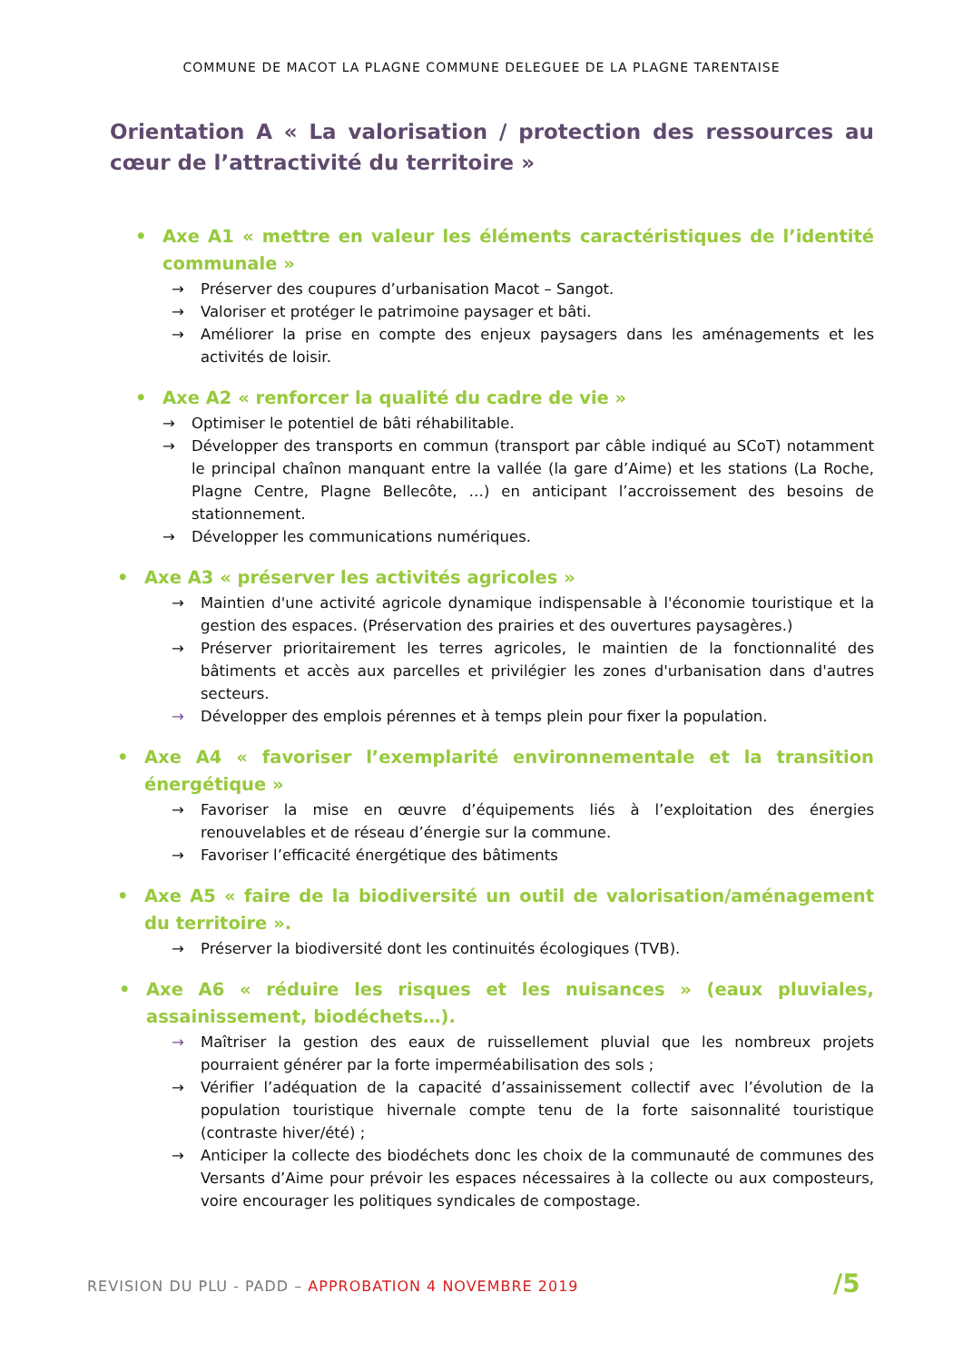COMMUNE DE MACOT LA PLAGNE COMMUNE DELEGUEE DE LA PLAGNE TARENTAISE
Orientation A « La valorisation / protection des ressources au cœur de l’attractivité du territoire »
• Axe A1 « mettre en valeur les éléments caractéristiques de l’identité communale »
→ Préserver des coupures d’urbanisation Macot – Sangot.
→ Valoriser et protéger le patrimoine paysager et bâti.
→ Améliorer la prise en compte des enjeux paysagers dans les aménagements et les activités de loisir.
• Axe A2 « renforcer la qualité du cadre de vie »
→ Optimiser le potentiel de bâti réhabilitable.
→ Développer des transports en commun (transport par câble indiqué au SCoT) notamment le principal chaînon manquant entre la vallée (la gare d’Aime) et les stations (La Roche, Plagne Centre, Plagne Bellecôte, …) en anticipant l’accroissement des besoins de stationnement.
→ Développer les communications numériques.
• Axe A3 « préserver les activités agricoles »
→ Maintien d'une activité agricole dynamique indispensable à l'économie touristique et la gestion des espaces. (Préservation des prairies et des ouvertures paysagères.)
→ Préserver prioritairement les terres agricoles, le maintien de la fonctionnalité des bâtiments et accès aux parcelles et privilégier les zones d'urbanisation dans d'autres secteurs.
→ Développer des emplois pérennes et à temps plein pour fixer la population.
• Axe A4 « favoriser l’exemplarité environnementale et la transition énergétique »
→ Favoriser la mise en œuvre d’équipements liés à l’exploitation des énergies renouvelables et de réseau d’énergie sur la commune.
→ Favoriser l’efficacité énergétique des bâtiments
• Axe A5 « faire de la biodiversité un outil de valorisation/aménagement du territoire ».
→ Préserver la biodiversité dont les continuités écologiques (TVB).
• Axe A6 « réduire les risques et les nuisances » (eaux pluviales, assainissement, biodéchets…).
→ Maîtriser la gestion des eaux de ruissellement pluvial que les nombreux projets pourraient générer par la forte imperméabilisation des sols ;
→ Vérifier l’adéquation de la capacité d’assainissement collectif avec l’évolution de la population touristique hivernale compte tenu de la forte saisonnalité touristique (contraste hiver/été) ;
→ Anticiper la collecte des biodéchets donc les choix de la communauté de communes des Versants d’Aime pour prévoir les espaces nécessaires à la collecte ou aux composteurs, voire encourager les politiques syndicales de compostage.
REVISION DU PLU - PADD – APPROBATION 4 NOVEMBRE 2019
/5